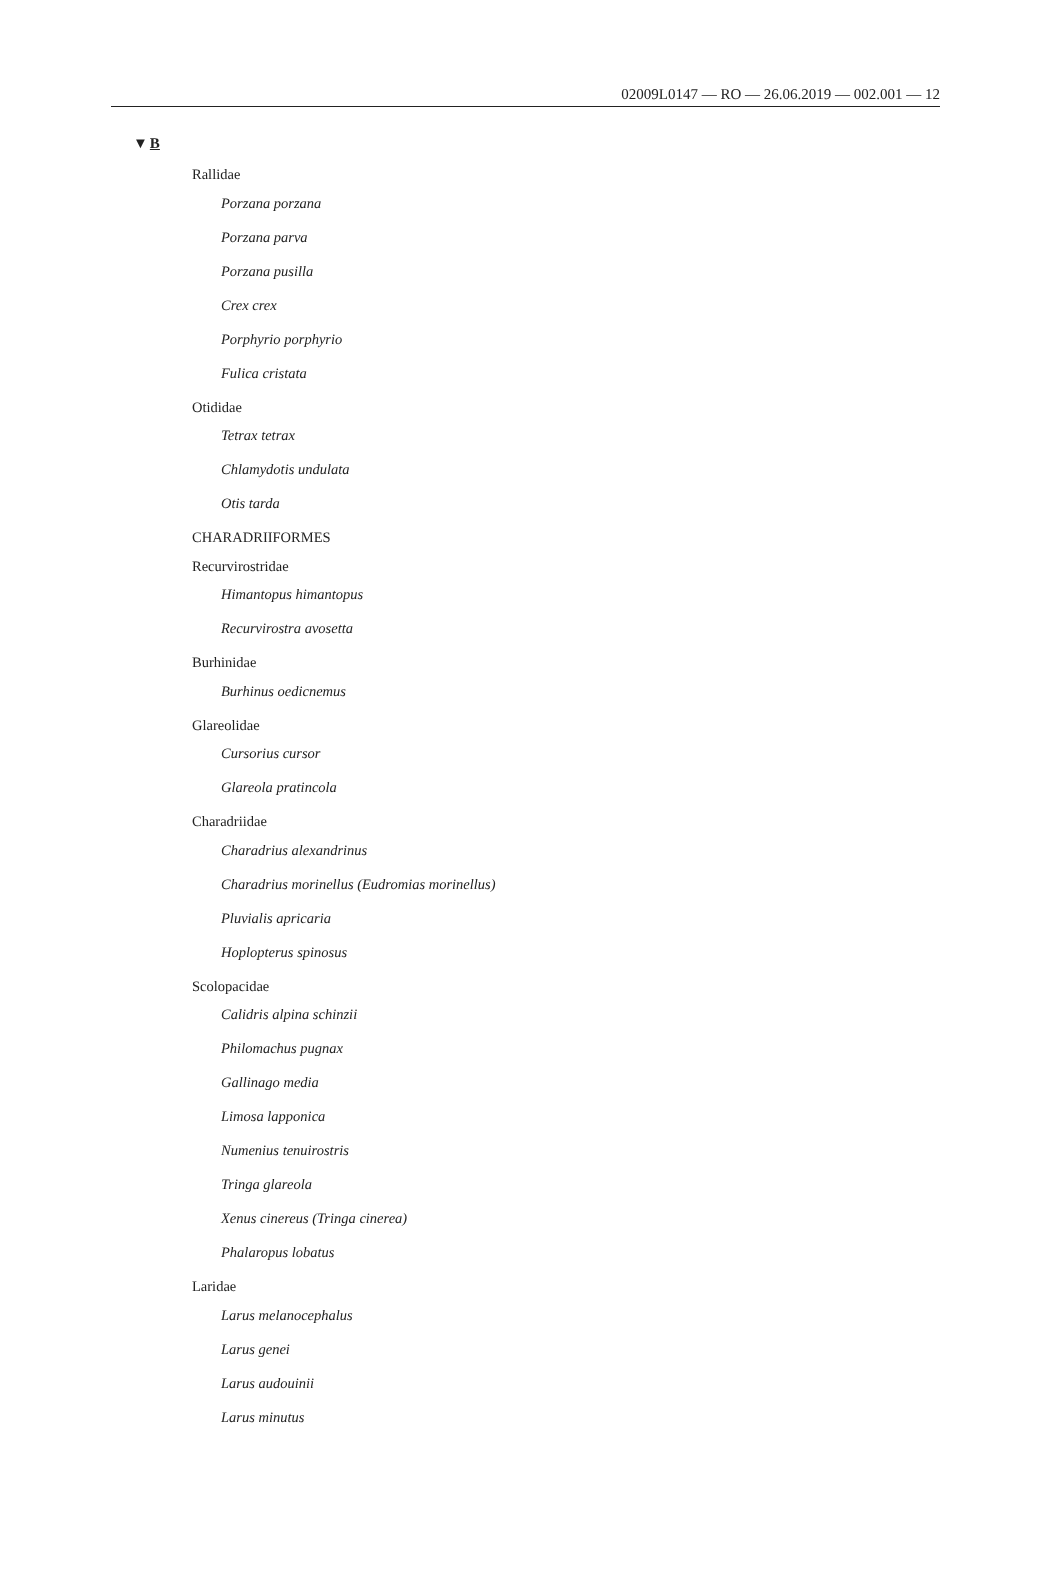02009L0147 — RO — 26.06.2019 — 002.001 — 12
▼B
Rallidae
Porzana porzana
Porzana parva
Porzana pusilla
Crex crex
Porphyrio porphyrio
Fulica cristata
Otididae
Tetrax tetrax
Chlamydotis undulata
Otis tarda
CHARADRIIFORMES
Recurvirostridae
Himantopus himantopus
Recurvirostra avosetta
Burhinidae
Burhinus oedicnemus
Glareolidae
Cursorius cursor
Glareola pratincola
Charadriidae
Charadrius alexandrinus
Charadrius morinellus (Eudromias morinellus)
Pluvialis apricaria
Hoplopterus spinosus
Scolopacidae
Calidris alpina schinzii
Philomachus pugnax
Gallinago media
Limosa lapponica
Numenius tenuirostris
Tringa glareola
Xenus cinereus (Tringa cinerea)
Phalaropus lobatus
Laridae
Larus melanocephalus
Larus genei
Larus audouinii
Larus minutus